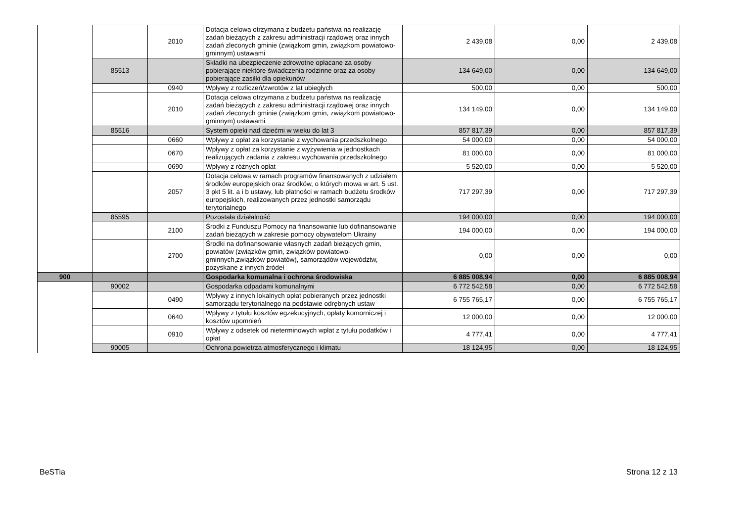| | | 2010 | Dotacja celowa otrzymana z budżetu państwa na realizację zadań bieżących z zakresu administracji rządowej oraz innych zadań zleconych gminie (związkom gmin, związkom powiatowo-gminnym) ustawami | 2 439,08 | 0,00 | 2 439,08 |
| | 85513 | | Składki na ubezpieczenie zdrowotne opłacane za osoby pobierające niektóre świadczenia rodzinne oraz za osoby pobierające zasiłki dla opiekunów | 134 649,00 | 0,00 | 134 649,00 |
| | | 0940 | Wpływy z rozliczeń/zwrotów z lat ubiegłych | 500,00 | 0,00 | 500,00 |
| | | 2010 | Dotacja celowa otrzymana z budżetu państwa na realizację zadań bieżących z zakresu administracji rządowej oraz innych zadań zleconych gminie (związkom gmin, związkom powiatowo-gminnym) ustawami | 134 149,00 | 0,00 | 134 149,00 |
| | 85516 | | System opieki nad dziećmi w wieku do lat 3 | 857 817,39 | 0,00 | 857 817,39 |
| | | 0660 | Wpływy z opłat za korzystanie z wychowania przedszkolnego | 54 000,00 | 0,00 | 54 000,00 |
| | | 0670 | Wpływy z opłat za korzystanie z wyżywienia w jednostkach realizujących zadania z zakresu wychowania przedszkolnego | 81 000,00 | 0,00 | 81 000,00 |
| | | 0690 | Wpływy z różnych opłat | 5 520,00 | 0,00 | 5 520,00 |
| | | 2057 | Dotacja celowa w ramach programów finansowanych z udziałem środków europejskich oraz środków, o których mowa w art. 5 ust. 3 pkt 5 lit. a i b ustawy, lub płatności w ramach budżetu środków europejskich, realizowanych przez jednostki samorządu terytorialnego | 717 297,39 | 0,00 | 717 297,39 |
| | 85595 | | Pozostała działalność | 194 000,00 | 0,00 | 194 000,00 |
| | | 2100 | Środki z Funduszu Pomocy na finansowanie lub dofinansowanie zadań bieżących w zakresie pomocy obywatelom Ukrainy | 194 000,00 | 0,00 | 194 000,00 |
| | | 2700 | Środki na dofinansowanie własnych zadań bieżących gmin, powiatów (związków gmin, związków powiatowo-gminnych,związków powiatów), samorządów województw, pozyskane z innych źródeł | 0,00 | 0,00 | 0,00 |
| 900 | | | Gospodarka komunalna i ochrona środowiska | 6 885 008,94 | 0,00 | 6 885 008,94 |
| | 90002 | | Gospodarka odpadami komunalnymi | 6 772 542,58 | 0,00 | 6 772 542,58 |
| | | 0490 | Wpływy z innych lokalnych opłat pobieranych przez jednostki samorządu terytorialnego na podstawie odrębnych ustaw | 6 755 765,17 | 0,00 | 6 755 765,17 |
| | | 0640 | Wpływy z tytułu kosztów egzekucyjnych, opłaty komorniczej i kosztów upomnień | 12 000,00 | 0,00 | 12 000,00 |
| | | 0910 | Wpływy z odsetek od nieterminowych wpłat z tytułu podatków i opłat | 4 777,41 | 0,00 | 4 777,41 |
| | 90005 | | Ochrona powietrza atmosferycznego i klimatu | 18 124,95 | 0,00 | 18 124,95 |
BeSTia Strona 12 z 13